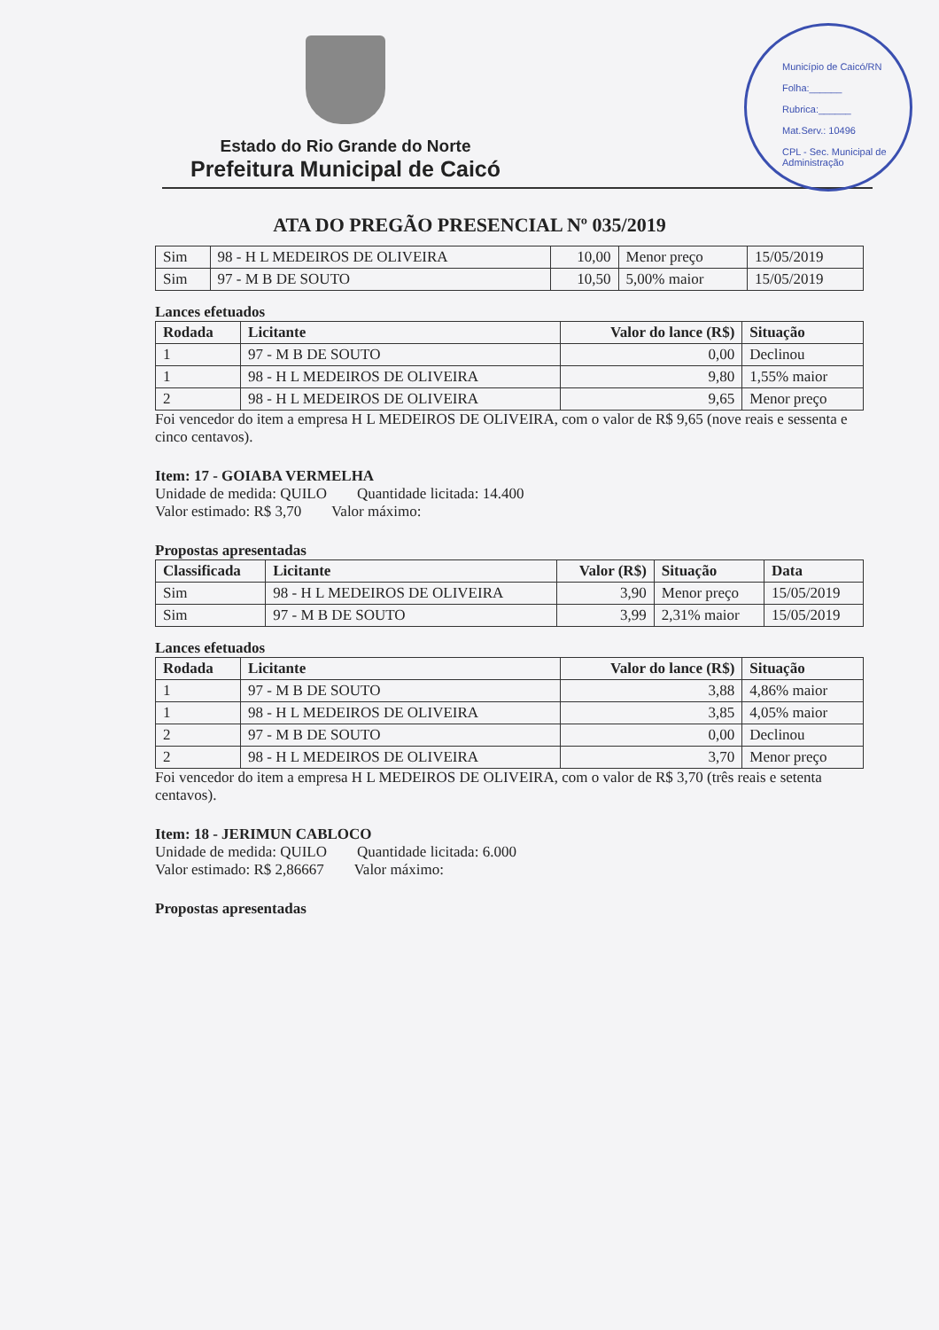Município de Caicó/RN
Folha:______
Rubrica:______
Mat.Serv.: 10496
CPL - Sec. Municipal de Administração
Estado do Rio Grande do Norte
Prefeitura Municipal de Caicó
ATA DO PREGÃO PRESENCIAL Nº 035/2019
| Sim | 98 - H L MEDEIROS DE OLIVEIRA | 10,00 | Menor preço | 15/05/2019 |
| Sim | 97 - M B DE SOUTO | 10,50 | 5,00% maior | 15/05/2019 |
Lances efetuados
| Rodada | Licitante | Valor do lance (R$) | Situação |
| --- | --- | --- | --- |
| 1 | 97 - M B DE SOUTO | 0,00 | Declinou |
| 1 | 98 - H L MEDEIROS DE OLIVEIRA | 9,80 | 1,55% maior |
| 2 | 98 - H L MEDEIROS DE OLIVEIRA | 9,65 | Menor preço |
Foi vencedor do item a empresa H L MEDEIROS DE OLIVEIRA, com o valor de R$ 9,65 (nove reais e sessenta e cinco centavos).
Item: 17 - GOIABA VERMELHA
Unidade de medida: QUILO Quantidade licitada: 14.400
Valor estimado: R$ 3,70 Valor máximo:
Propostas apresentadas
| Classificada | Licitante | Valor (R$) | Situação | Data |
| --- | --- | --- | --- | --- |
| Sim | 98 - H L MEDEIROS DE OLIVEIRA | 3,90 | Menor preço | 15/05/2019 |
| Sim | 97 - M B DE SOUTO | 3,99 | 2,31% maior | 15/05/2019 |
Lances efetuados
| Rodada | Licitante | Valor do lance (R$) | Situação |
| --- | --- | --- | --- |
| 1 | 97 - M B DE SOUTO | 3,88 | 4,86% maior |
| 1 | 98 - H L MEDEIROS DE OLIVEIRA | 3,85 | 4,05% maior |
| 2 | 97 - M B DE SOUTO | 0,00 | Declinou |
| 2 | 98 - H L MEDEIROS DE OLIVEIRA | 3,70 | Menor preço |
Foi vencedor do item a empresa H L MEDEIROS DE OLIVEIRA, com o valor de R$ 3,70 (três reais e setenta centavos).
Item: 18 - JERIMUN CABLOCO
Unidade de medida: QUILO Quantidade licitada: 6.000
Valor estimado: R$ 2,86667 Valor máximo:
Propostas apresentadas